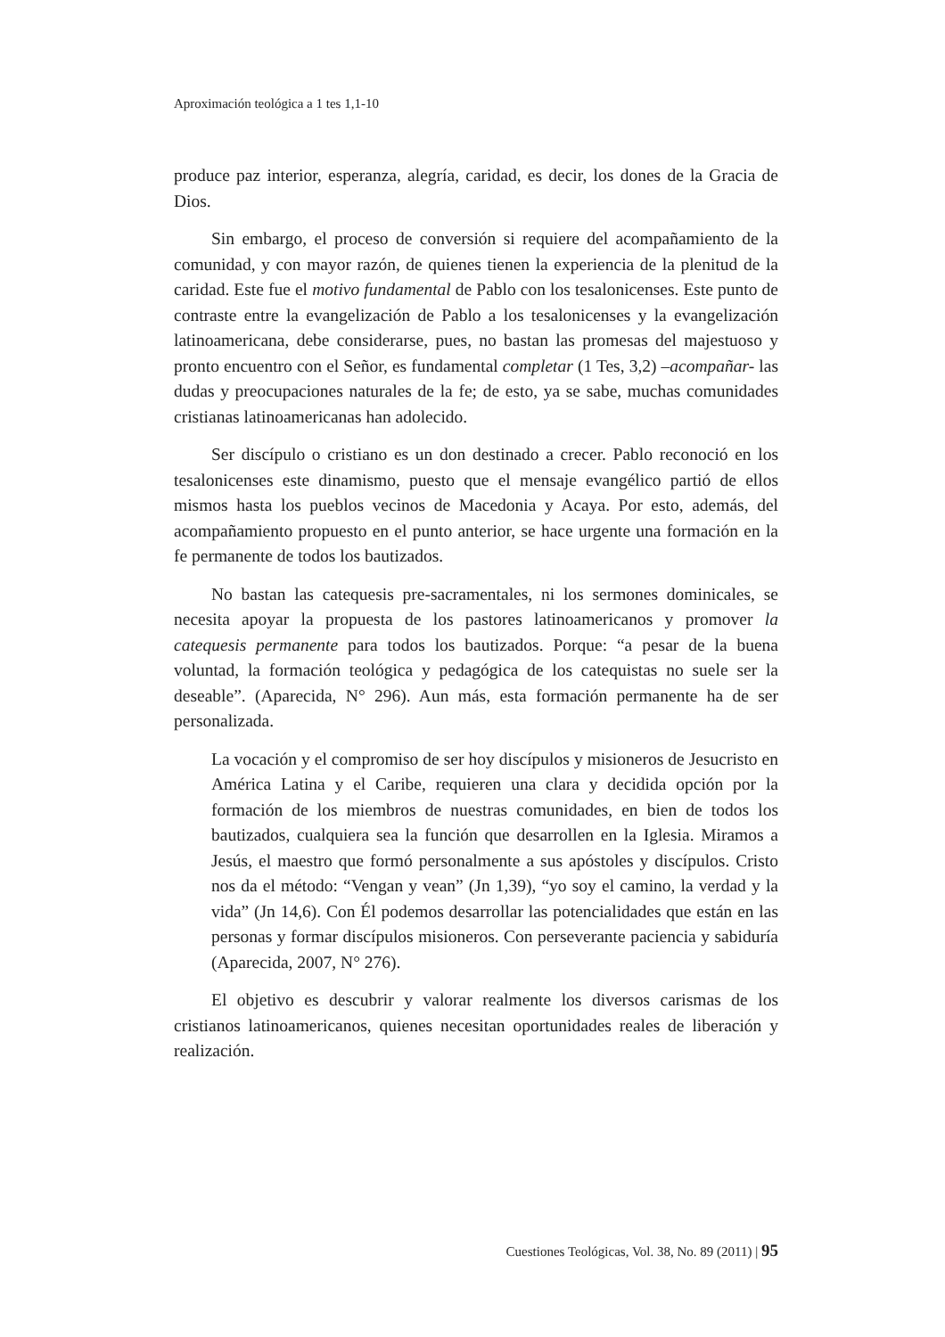Aproximación teológica a 1 tes 1,1-10
produce paz interior, esperanza, alegría, caridad, es decir, los dones de la Gracia de Dios.
Sin embargo, el proceso de conversión si requiere del acompañamiento de la comunidad, y con mayor razón, de quienes tienen la experiencia de la plenitud de la caridad. Este fue el motivo fundamental de Pablo con los tesalonicenses. Este punto de contraste entre la evangelización de Pablo a los tesalonicenses y la evangelización latinoamericana, debe considerarse, pues, no bastan las promesas del majestuoso y pronto encuentro con el Señor, es fundamental completar (1 Tes, 3,2) –acompañar- las dudas y preocupaciones naturales de la fe; de esto, ya se sabe, muchas comunidades cristianas latinoamericanas han adolecido.
Ser discípulo o cristiano es un don destinado a crecer. Pablo reconoció en los tesalonicenses este dinamismo, puesto que el mensaje evangélico partió de ellos mismos hasta los pueblos vecinos de Macedonia y Acaya. Por esto, además, del acompañamiento propuesto en el punto anterior, se hace urgente una formación en la fe permanente de todos los bautizados.
No bastan las catequesis pre-sacramentales, ni los sermones dominicales, se necesita apoyar la propuesta de los pastores latinoamericanos y promover la catequesis permanente para todos los bautizados. Porque: “a pesar de la buena voluntad, la formación teológica y pedagógica de los catequistas no suele ser la deseable”. (Aparecida, N° 296). Aun más, esta formación permanente ha de ser personalizada.
La vocación y el compromiso de ser hoy discípulos y misioneros de Jesucristo en América Latina y el Caribe, requieren una clara y decidida opción por la formación de los miembros de nuestras comunidades, en bien de todos los bautizados, cualquiera sea la función que desarrollen en la Iglesia. Miramos a Jesús, el maestro que formó personalmente a sus apóstoles y discípulos. Cristo nos da el método: “Vengan y vean” (Jn 1,39), “yo soy el camino, la verdad y la vida” (Jn 14,6). Con Él podemos desarrollar las potencialidades que están en las personas y formar discípulos misioneros. Con perseverante paciencia y sabiduría (Aparecida, 2007, N° 276).
El objetivo es descubrir y valorar realmente los diversos carismas de los cristianos latinoamericanos, quienes necesitan oportunidades reales de liberación y realización.
Cuestiones Teológicas, Vol. 38, No. 89 (2011) | 95